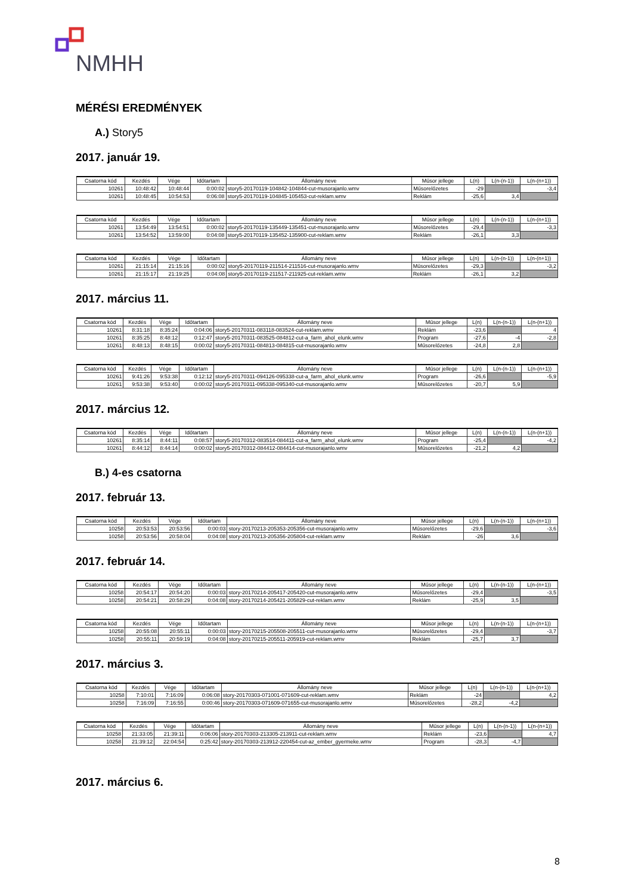NMHH
MÉRÉSI EREDMÉNYEK
A.) Story5
2017. január 19.
| Csatorna kód | Kezdés | Vége | Időtartam | Állomány neve | Műsor jellege | L(n) | L(n-(n-1)) | L(n-(n+1)) |
| --- | --- | --- | --- | --- | --- | --- | --- | --- |
| 10261 | 10:48:42 | 10:48:44 | 0:00:02 | story5-20170119-104842-104844-cut-musorajanlo.wmv | Műsorelőzetes | -29 | | -3,4 |
| 10261 | 10:48:45 | 10:54:53 | 0:06:08 | story5-20170119-104845-105453-cut-reklam.wmv | Reklám | -25,6 | 3,4 | |
| Csatorna kód | Kezdés | Vége | Időtartam | Állomány neve | Műsor jellege | L(n) | L(n-(n-1)) | L(n-(n+1)) |
| --- | --- | --- | --- | --- | --- | --- | --- | --- |
| 10261 | 13:54:49 | 13:54:51 | 0:00:02 | story5-20170119-135449-135451-cut-musorajanlo.wmv | Műsorelőzetes | -29,4 | | -3,3 |
| 10261 | 13:54:52 | 13:59:00 | 0:04:08 | story5-20170119-135452-135900-cut-reklam.wmv | Reklám | -26,1 | 3,3 | |
| Csatorna kód | Kezdés | Vége | Időtartam | Állomány neve | Műsor jellege | L(n) | L(n-(n-1)) | L(n-(n+1)) |
| --- | --- | --- | --- | --- | --- | --- | --- | --- |
| 10261 | 21:15:14 | 21:15:16 | 0:00:02 | story5-20170119-211514-211516-cut-musorajanlo.wmv | Műsorelőzetes | -29,3 | | -3,2 |
| 10261 | 21:15:17 | 21:19:25 | 0:04:08 | story5-20170119-211517-211925-cut-reklam.wmv | Reklám | -26,1 | 3,2 | |
2017. március 11.
| Csatorna kód | Kezdés | Vége | Időtartam | Állomány neve | Műsor jellege | L(n) | L(n-(n-1)) | L(n-(n+1)) |
| --- | --- | --- | --- | --- | --- | --- | --- | --- |
| 10261 | 8:31:18 | 8:35:24 | 0:04:06 | story5-20170311-083118-083524-cut-reklam.wmv | Reklám | -23,6 | | 4 |
| 10261 | 8:35:25 | 8:48:12 | 0:12:47 | story5-20170311-083525-084812-cut-a_farm_ahol_elunk.wmv | Program | -27,6 | -4 | -2,8 |
| 10261 | 8:48:13 | 8:48:15 | 0:00:02 | story5-20170311-084813-084815-cut-musorajanlo.wmv | Műsorelőzetes | -24,8 | 2,8 | |
| Csatorna kód | Kezdés | Vége | Időtartam | Állomány neve | Műsor jellege | L(n) | L(n-(n-1)) | L(n-(n+1)) |
| --- | --- | --- | --- | --- | --- | --- | --- | --- |
| 10261 | 9:41:26 | 9:53:38 | 0:12:12 | story5-20170311-094126-095338-cut-a_farm_ahol_elunk.wmv | Program | -26,6 | | -5,9 |
| 10261 | 9:53:38 | 9:53:40 | 0:00:02 | story5-20170311-095338-095340-cut-musorajanlo.wmv | Műsorelőzetes | -20,7 | 5,9 | |
2017. március 12.
| Csatorna kód | Kezdés | Vége | Időtartam | Állomány neve | Műsor jellege | L(n) | L(n-(n-1)) | L(n-(n+1)) |
| --- | --- | --- | --- | --- | --- | --- | --- | --- |
| 10261 | 8:35:14 | 8:44:11 | 0:08:57 | story5-20170312-083514-084411-cut-a_farm_ahol_elunk.wmv | Program | -25,4 | | -4,2 |
| 10261 | 8:44:12 | 8:44:14 | 0:00:02 | story5-20170312-084412-084414-cut-musorajanlo.wmv | Műsorelőzetes | -21,2 | 4,2 | |
B.) 4-es csatorna
2017. február 13.
| Csatorna kód | Kezdés | Vége | Időtartam | Állomány neve | Műsor jellege | L(n) | L(n-(n-1)) | L(n-(n+1)) |
| --- | --- | --- | --- | --- | --- | --- | --- | --- |
| 10258 | 20:53:53 | 20:53:56 | 0:00:03 | story-20170213-205353-205356-cut-musorajanlo.wmv | Műsorelőzetes | -29,6 | | -3,6 |
| 10258 | 20:53:56 | 20:58:04 | 0:04:08 | story-20170213-205356-205804-cut-reklam.wmv | Reklám | -26 | 3,6 | |
2017. február 14.
| Csatorna kód | Kezdés | Vége | Időtartam | Állomány neve | Műsor jellege | L(n) | L(n-(n-1)) | L(n-(n+1)) |
| --- | --- | --- | --- | --- | --- | --- | --- | --- |
| 10258 | 20:54:17 | 20:54:20 | 0:00:03 | story-20170214-205417-205420-cut-musorajanlo.wmv | Műsorelőzetes | -29,4 | | -3,5 |
| 10258 | 20:54:21 | 20:58:29 | 0:04:08 | story-20170214-205421-205829-cut-reklam.wmv | Reklám | -25,9 | 3,5 | |
| Csatorna kód | Kezdés | Vége | Időtartam | Állomány neve | Műsor jellege | L(n) | L(n-(n-1)) | L(n-(n+1)) |
| --- | --- | --- | --- | --- | --- | --- | --- | --- |
| 10258 | 20:55:08 | 20:55:11 | 0:00:03 | story-20170215-205508-205511-cut-musorajanlo.wmv | Műsorelőzetes | -29,4 | | -3,7 |
| 10258 | 20:55:11 | 20:59:19 | 0:04:08 | story-20170215-205511-205919-cut-reklam.wmv | Reklám | -25,7 | 3,7 | |
2017. március 3.
| Csatorna kód | Kezdés | Vége | Időtartam | Állomány neve | Műsor jellege | L(n) | L(n-(n-1)) | L(n-(n+1)) |
| --- | --- | --- | --- | --- | --- | --- | --- | --- |
| 10258 | 7:10:01 | 7:16:09 | 0:06:08 | story-20170303-071001-071609-cut-reklam.wmv | Reklám | -24 | | 4,2 |
| 10258 | 7:16:09 | 7:16:55 | 0:00:46 | story-20170303-071609-071655-cut-musorajanlo.wmv | Műsorelőzetes | -28,2 | -4,2 | |
| Csatorna kód | Kezdés | Vége | Időtartam | Állomány neve | Műsor jellege | L(n) | L(n-(n-1)) | L(n-(n+1)) |
| --- | --- | --- | --- | --- | --- | --- | --- | --- |
| 10258 | 21:33:05 | 21:39:11 | 0:06:06 | story-20170303-213305-213911-cut-reklam.wmv | Reklám | -23,6 | | 4,7 |
| 10258 | 21:39:12 | 22:04:54 | 0:25:42 | story-20170303-213912-220454-cut-az_ember_gyermeke.wmv | Program | -28,3 | -4,7 | |
2017. március 6.
8